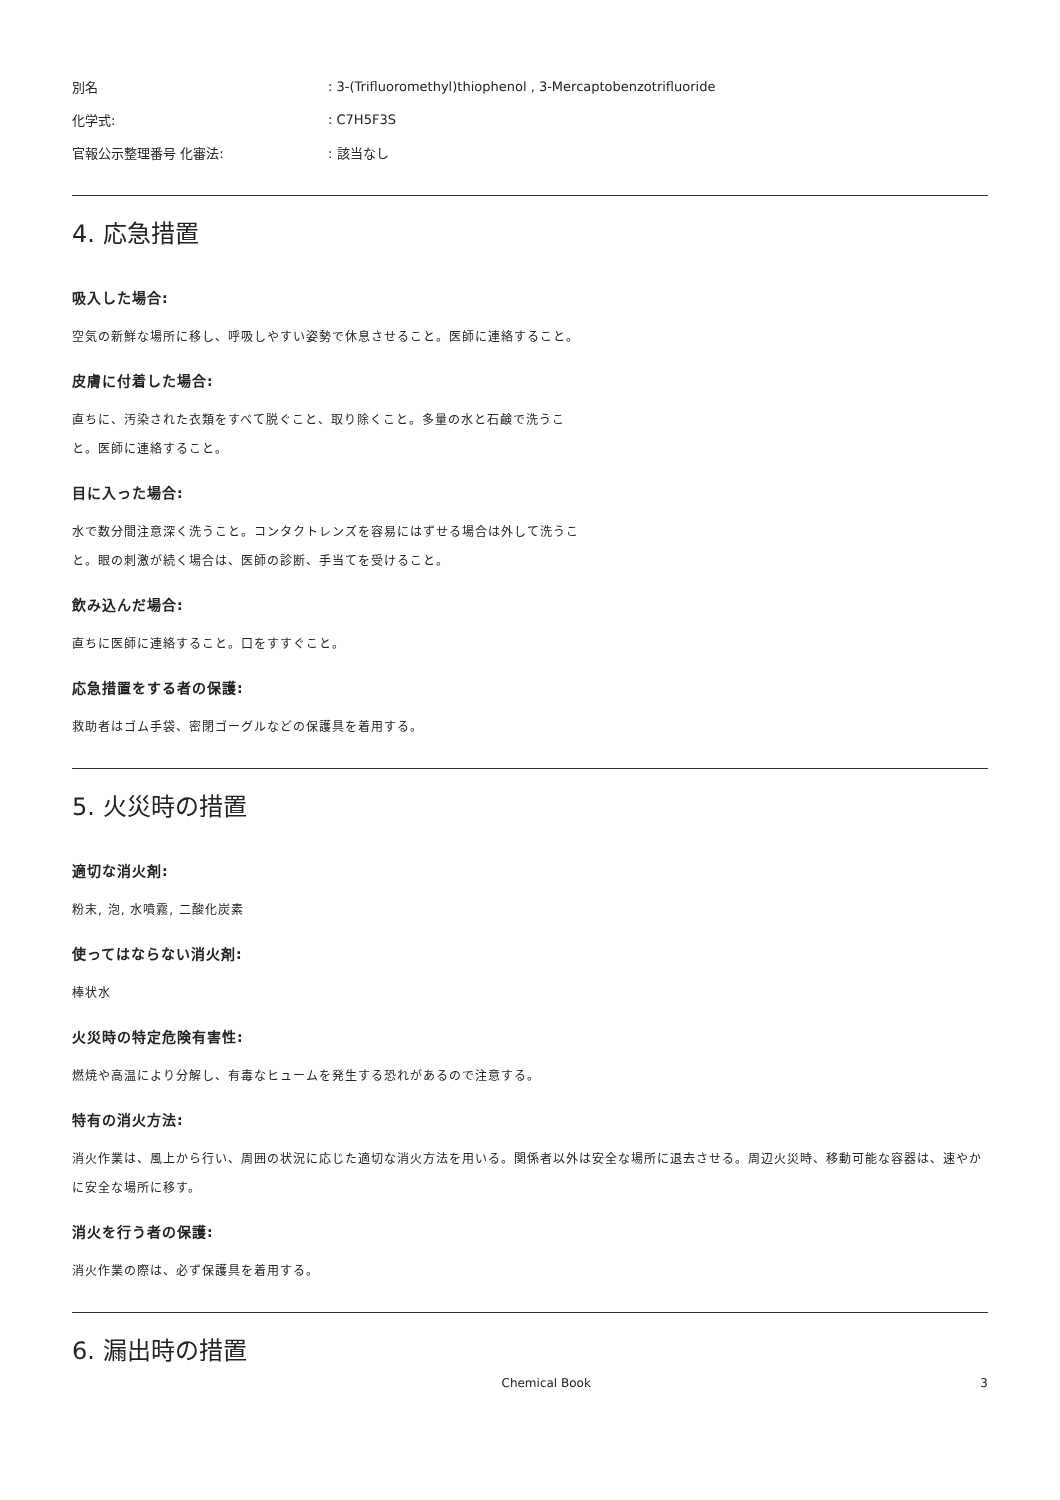| 別名 | : 3-(Trifluoromethyl)thiophenol , 3-Mercaptobenzotrifluoride |
| 化学式: | : C7H5F3S |
| 官報公示整理番号 化審法: | : 該当なし |
4. 応急措置
吸入した場合:
空気の新鮮な場所に移し、呼吸しやすい姿勢で休息させること。医師に連絡すること。
皮膚に付着した場合:
直ちに、汚染された衣類をすべて脱ぐこと、取り除くこと。多量の水と石鹸で洗うこと。医師に連絡すること。
目に入った場合:
水で数分間注意深く洗うこと。コンタクトレンズを容易にはずせる場合は外して洗うこと。眼の刺激が続く場合は、医師の診断、手当てを受けること。
飲み込んだ場合:
直ちに医師に連絡すること。口をすすぐこと。
応急措置をする者の保護:
救助者はゴム手袋、密閉ゴーグルなどの保護具を着用する。
5. 火災時の措置
適切な消火剤:
粉末, 泡, 水噴霧, 二酸化炭素
使ってはならない消火剤:
棒状水
火災時の特定危険有害性:
燃焼や高温により分解し、有毒なヒュームを発生する恐れがあるので注意する。
特有の消火方法:
消火作業は、風上から行い、周囲の状況に応じた適切な消火方法を用いる。関係者以外は安全な場所に退去させる。周辺火災時、移動可能な容器は、速やかに安全な場所に移す。
消火を行う者の保護:
消火作業の際は、必ず保護具を着用する。
6. 漏出時の措置
Chemical Book 3